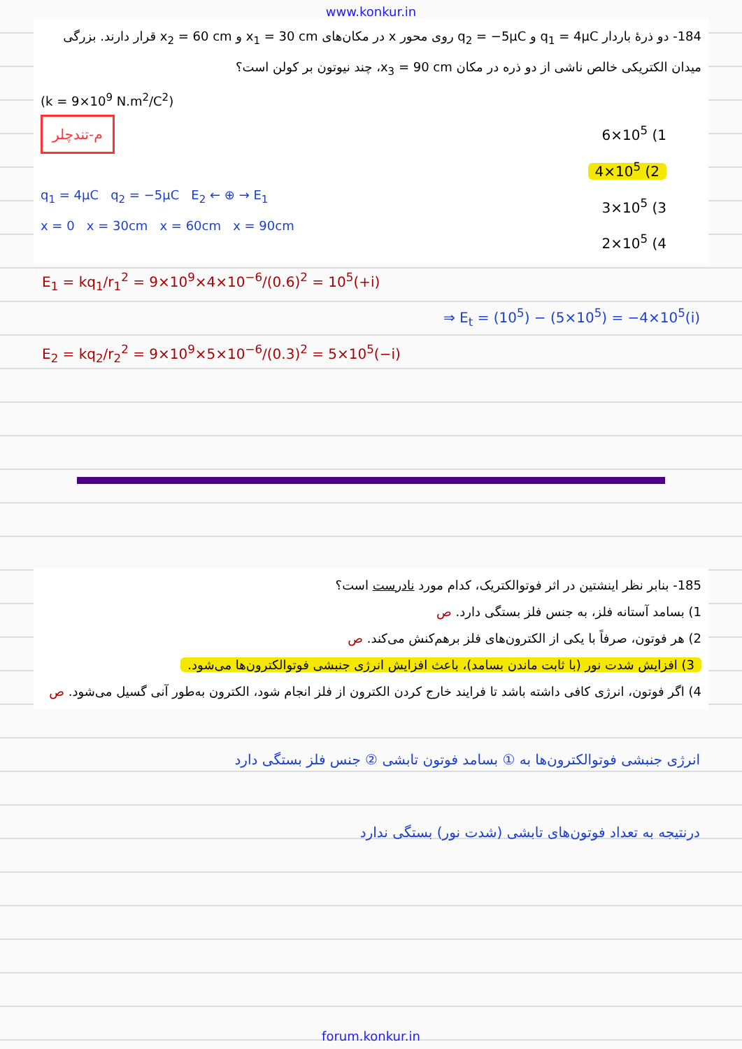www.konkur.in
184- دو ذرهٔ باردار q<sub>1</sub> = 4μC و q<sub>2</sub> = −5μC روی محور x در مکان‌های x<sub>1</sub> = 30 cm و x<sub>2</sub> = 60 cm قرار دارند. بزرگی میدان الکتریکی خالص ناشی از دو ذره در مکان x<sub>3</sub> = 90 cm، چند نیوتون بر کولن است؟
(k = 9×10<sup>9</sup> N.m<sup>2</sup>/C<sup>2</sup>)
م-تندچلر
q<sub>1</sub> = 4μC q<sub>2</sub> = −5μC E<sub>2</sub> ← ⊕ → E<sub>1</sub>
x = 0 x = 30cm x = 60cm x = 90cm
6×10<sup>5</sup> (1
4×10<sup>5</sup> (2
3×10<sup>5</sup> (3
2×10<sup>5</sup> (4
E<sub>1</sub> = kq<sub>1</sub>/r<sub>1</sub><sup>2</sup> = 9×10<sup>9</sup>×4×10<sup>−6</sup>/(0.6)<sup>2</sup> = 10<sup>5</sup>(+i)
⇒ E<sub>t</sub> = (10<sup>5</sup>) − (5×10<sup>5</sup>) = −4×10<sup>5</sup>(i)
E<sub>2</sub> = kq<sub>2</sub>/r<sub>2</sub><sup>2</sup> = 9×10<sup>9</sup>×5×10<sup>−6</sup>/(0.3)<sup>2</sup> = 5×10<sup>5</sup>(−i)
185- بنابر نظر اینشتین در اثر فوتوالکتریک، کدام مورد نادرست است؟
1) بسامد آستانه فلز، به جنس فلز بستگی دارد. ص
2) هر فوتون، صرفاً با یکی از الکترون‌های فلز برهم‌کنش می‌کند. ص
3) افزایش شدت نور (با ثابت ماندن بسامد)، باعث افزایش انرژی جنبشی فوتوالکترون‌ها می‌شود.
4) اگر فوتون، انرژی کافی داشته باشد تا فرایند خارج کردن الکترون از فلز انجام شود، الکترون به‌طور آنی گسیل می‌شود. ص
انرژی جنبشی فوتوالکترون‌ها به ① بسامد فوتون تابشی ② جنس فلز بستگی دارد
درنتیجه به تعداد فوتون‌های تابشی (شدت نور) بستگی ندارد
forum.konkur.in